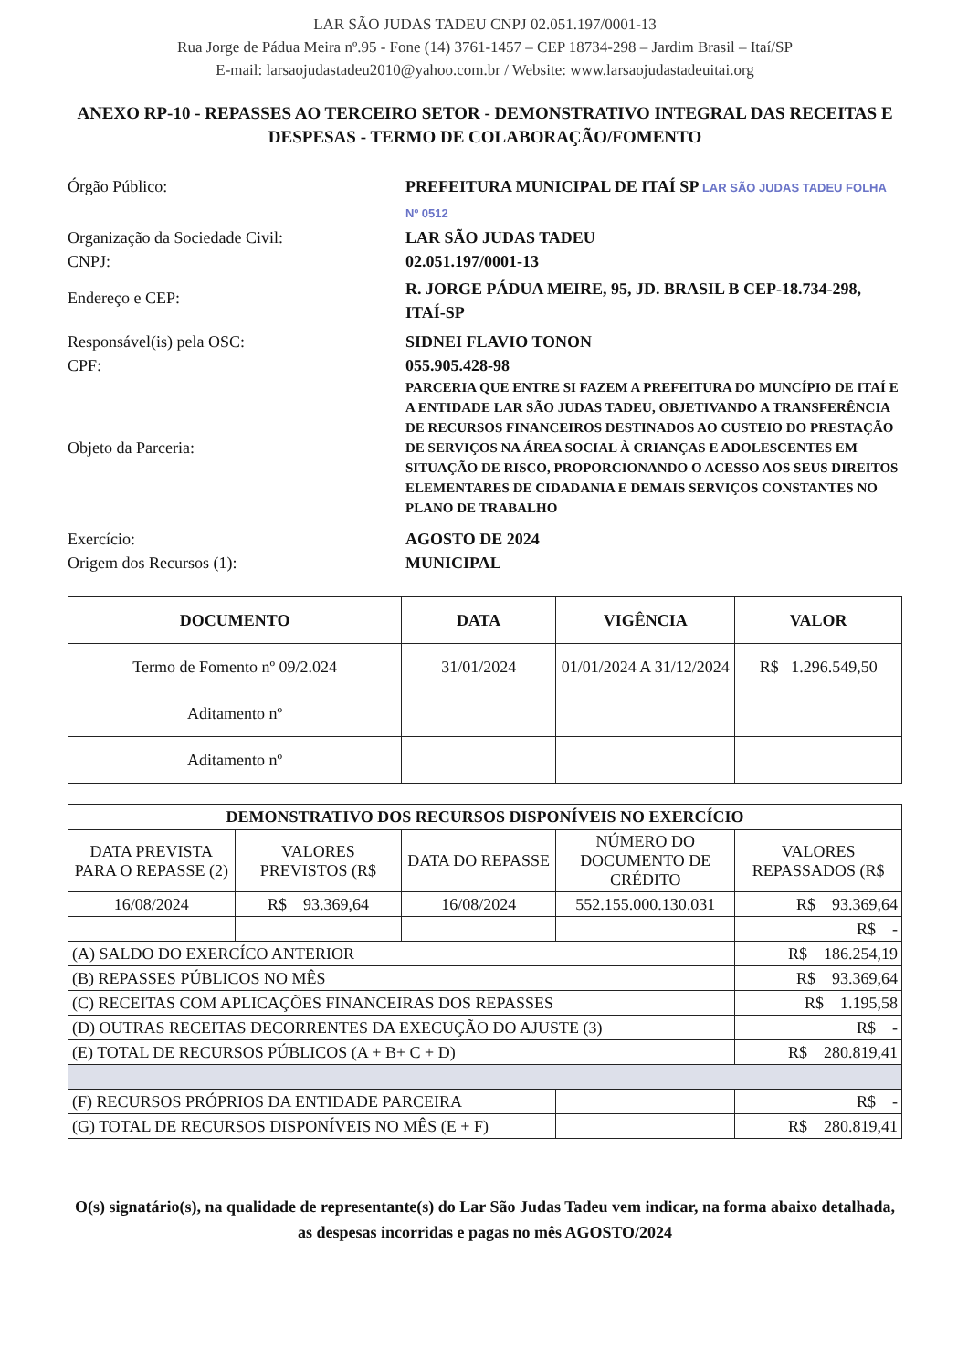LAR SÃO JUDAS TADEU CNPJ 02.051.197/0001-13
Rua Jorge de Pádua Meira nº.95 - Fone (14) 3761-1457 – CEP 18734-298 – Jardim Brasil – Itaí/SP
E-mail: larsaojudastadeu2010@yahoo.com.br / Website: www.larsaojudastadeuitai.org
ANEXO RP-10 - REPASSES AO TERCEIRO SETOR - DEMONSTRATIVO INTEGRAL DAS RECEITAS E DESPESAS - TERMO DE COLABORAÇÃO/FOMENTO
Órgão Público:
PREFEITURA MUNICIPAL DE ITAÍ SP LAR SÃO JUDAS TADEU FOLHA Nº 0512
Organização da Sociedade Civil:
LAR SÃO JUDAS TADEU
CNPJ:
02.051.197/0001-13
Endereço e CEP:
R. JORGE PÁDUA MEIRE, 95, JD. BRASIL B CEP-18.734-298, ITAÍ-SP
Responsável(is) pela OSC:
SIDNEI FLAVIO TONON
CPF:
055.905.428-98
Objeto da Parceria:
PARCERIA QUE ENTRE SI FAZEM A PREFEITURA DO MUNCÍPIO DE ITAÍ E A ENTIDADE LAR SÃO JUDAS TADEU, OBJETIVANDO A TRANSFERÊNCIA DE RECURSOS FINANCEIROS DESTINADOS AO CUSTEIO DO PRESTAÇÃO DE SERVIÇOS NA ÁREA SOCIAL À CRIANÇAS E ADOLESCENTES EM SITUAÇÃO DE RISCO, PROPORCIONANDO O ACESSO AOS SEUS DIREITOS ELEMENTARES DE CIDADANIA E DEMAIS SERVIÇOS CONSTANTES NO PLANO DE TRABALHO
Exercício:
AGOSTO DE 2024
Origem dos Recursos (1):
MUNICIPAL
| DOCUMENTO | DATA | VIGÊNCIA | VALOR |
| --- | --- | --- | --- |
| Termo de Fomento nº 09/2.024 | 31/01/2024 | 01/01/2024 A 31/12/2024 | R$ 1.296.549,50 |
| Aditamento nº | | | |
| Aditamento nº | | | |
| DEMONSTRATIVO DOS RECURSOS DISPONÍVEIS NO EXERCÍCIO | | | | | |
| --- | --- | --- | --- | --- | --- |
| DATA PREVISTA PARA O REPASSE (2) | VALORES PREVISTOS (R$ | DATA DO REPASSE | NÚMERO DO DOCUMENTO DE CRÉDITO | | VALORES REPASSADOS (R$ |
| 16/08/2024 | R$ 93.369,64 | 16/08/2024 | 552.155.000.130.031 | | R$ 93.369,64 |
| | | | | | R$ - |
| (A) SALDO DO EXERCÍCO ANTERIOR | | | | | R$ 186.254,19 |
| (B) REPASSES PÚBLICOS NO MÊS | | | | | R$ 93.369,64 |
| (C) RECEITAS COM APLICAÇÕES FINANCEIRAS DOS REPASSES | | | | | R$ 1.195,58 |
| (D) OUTRAS RECEITAS DECORRENTES DA EXECUÇÃO DO AJUSTE (3) | | | | | R$ - |
| (E) TOTAL DE RECURSOS PÚBLICOS (A + B+ C + D) | | | | | R$ 280.819,41 |
| (F) RECURSOS PRÓPRIOS DA ENTIDADE PARCEIRA | | | | | R$ - |
| (G) TOTAL DE RECURSOS DISPONÍVEIS NO MÊS (E + F) | | | | | R$ 280.819,41 |
O(s) signatário(s), na qualidade de representante(s) do Lar São Judas Tadeu vem indicar, na forma abaixo detalhada, as despesas incorridas e pagas no mês AGOSTO/2024